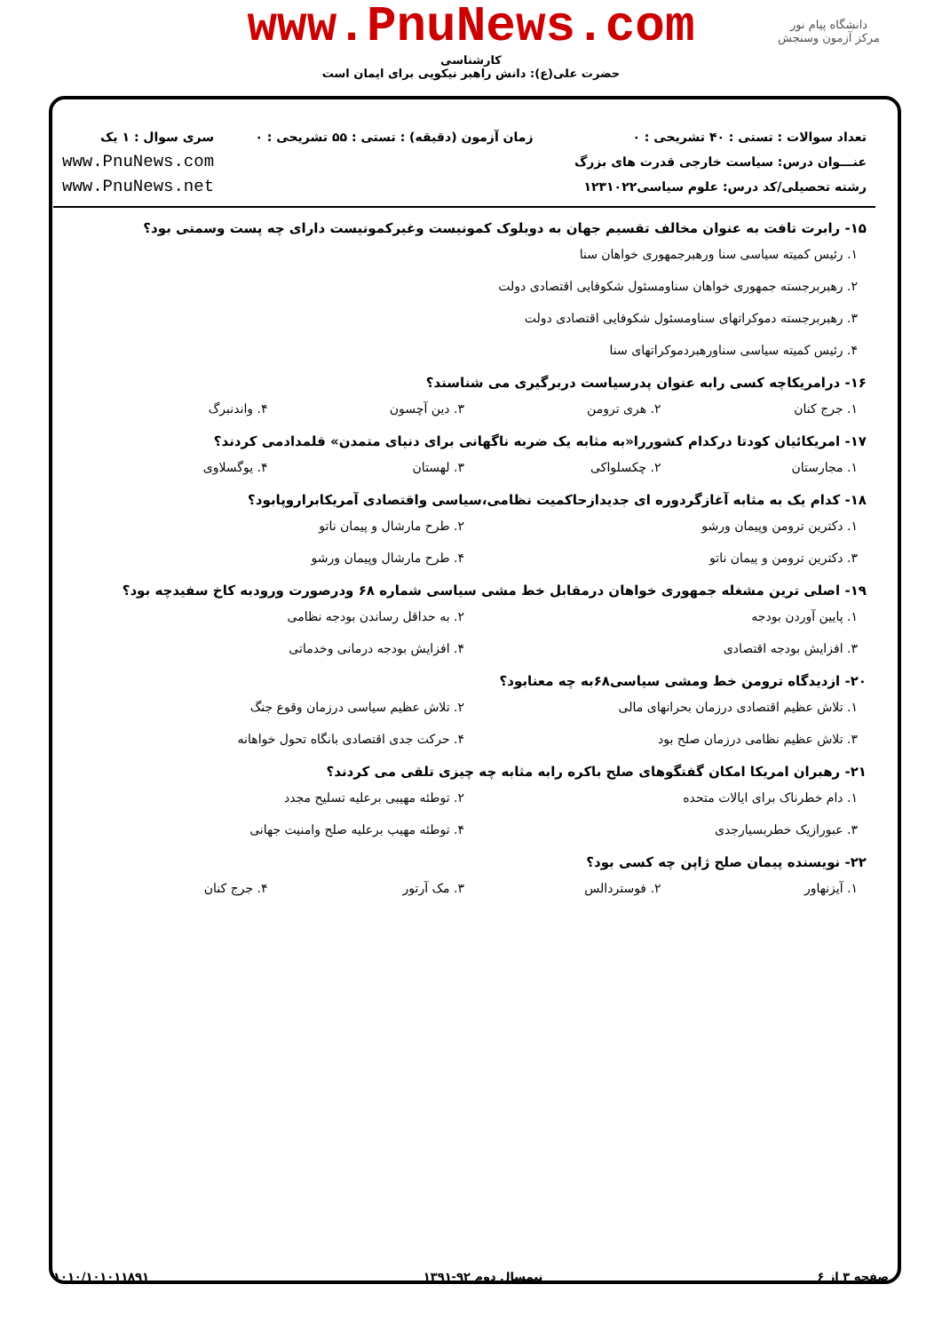www.PnuNews.com
کارشناسی
حضرت علی(ع): دانش راهبر نیکویی برای ایمان است
دانشگاه پیام نور
مرکز آزمون وسنجش
تعداد سوالات : تستی : ۴۰ تشریحی : ۰
عنـــوان درس: سیاست خارجی قدرت های بزرگ
رشته تحصیلی/کد درس: علوم سیاسی۱۲۳۱۰۲۲
زمان آزمون (دقیقه) : تستی : ۵۵ تشریحی : ۰
سری سوال : ۱ یک
www.PnuNews.com
www.PnuNews.net
۱۵- رابرت تافت به عنوان مخالف تقسیم جهان به دوبلوک کمونیست وغیرکمونیست دارای چه پست وسمتی بود؟
۱. رئیس کمیته سیاسی سنا ورهبرجمهوری خواهان سنا
۲. رهبربرجسته جمهوری خواهان سناومسئول شکوفایی اقتصادی دولت
۳. رهبربرجسته دموکراتهای سناومسئول شکوفایی اقتصادی دولت
۴. رئیس کمیته سیاسی سناورهبردموکراتهای سنا
۱۶- درامریکاچه کسی رابه عنوان پدرسیاست دربرگیری می شناسند؟
۱. جرج کنان ۲. هری ترومن ۳. دین آچسون ۴. واندنبرگ
۱۷- امریکائیان کودتا درکدام کشوررا«به مثابه یک ضربه ناگهانی برای دنیای متمدن» قلمدادمی کردند؟
۱. مجارستان ۲. چکسلواکی ۳. لهستان ۴. یوگسلاوی
۱۸- کدام یک به مثابه آغازگردوره ای جدیدازحاکمیت نظامی،سیاسی واقتصادی آمریکابراروپابود؟
۱. دکترین ترومن وپیمان ورشو ۲. طرح مارشال و پیمان ناتو
۳. دکترین ترومن و پیمان ناتو ۴. طرح مارشال وپیمان ورشو
۱۹- اصلی ترین مشغله جمهوری خواهان درمقابل خط مشی سیاسی شماره ۶۸ ودرصورت ورودبه کاخ سفیدچه بود؟
۱. پایین آوردن بودجه ۲. به حداقل رساندن بودجه نظامی
۳. افزایش بودجه اقتصادی ۴. افزایش بودجه درمانی وخدماتی
۲۰- ازدیدگاه ترومن خط ومشی سیاسی۶۸به چه معنابود؟
۱. تلاش عظیم اقتصادی درزمان بحرانهای مالی ۲. تلاش عظیم سیاسی درزمان وقوع جنگ
۳. تلاش عظیم نظامی درزمان صلح بود ۴. حرکت جدی اقتصادی بانگاه تحول خواهانه
۲۱- رهبران امریکا امکان گفتگوهای صلح باکره رابه مثابه چه چیزی تلقی می کردند؟
۱. دام خطرناک برای ایالات متحده ۲. توطئه مهیبی برعلیه تسلیح مجدد
۳. عبورازیک خطربسیارجدی ۴. توطئه مهیب برعلیه صلح وامنیت جهانی
۲۲- نویسنده پیمان صلح ژاپن چه کسی بود؟
۱. آیزنهاور ۲. فوستردالس ۳. مک آرتور ۴. جرج کنان
صفحه ۳ از ۶ نیمسال دوم ۹۲-۱۳۹۱ ۱۰۱۰/۱۰۱۰۱۱۸۹۱